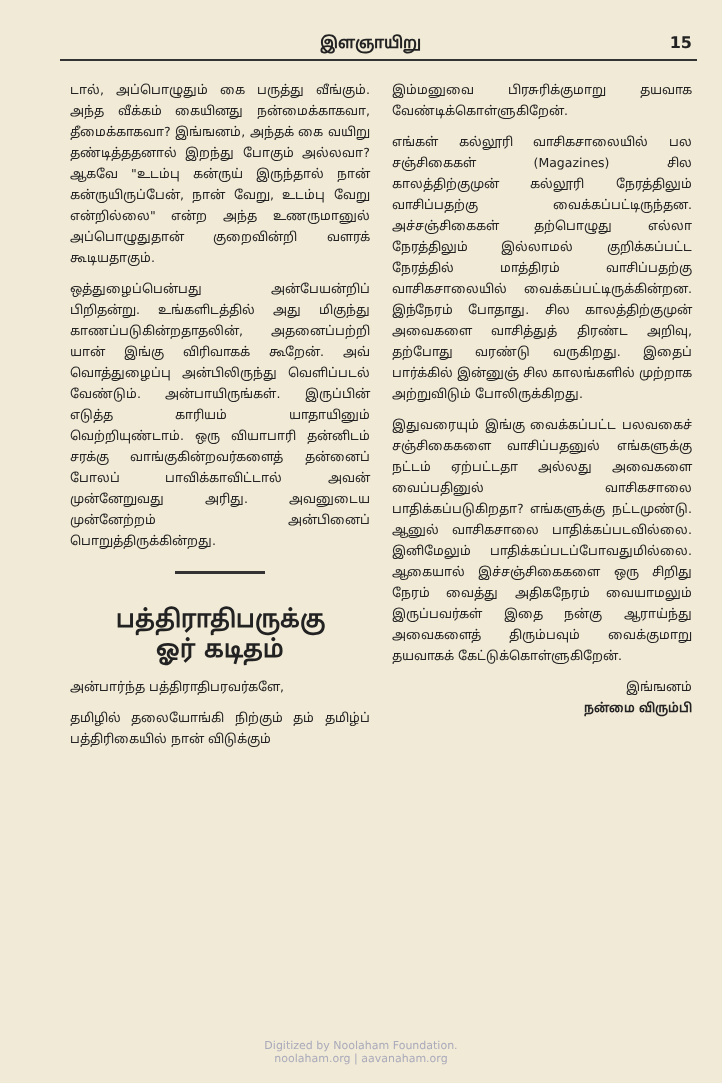இளஞாயிறு 15
டால், அப்பொழுதும் கை பருத்து வீங்கும். அந்த வீக்கம் கையினது நன்மைக்காகவா, தீமைக்காகவா? இங்ஙனம், அந்தக் கை வயிறு தண்டித்ததனால் இறந்து போகும் அல்லவா? ஆகவே "உடம்பு கன்ருய் இருந்தால் நான் கன்ருயிருப்பேன், நான் வேறு, உடம்பு வேறு என்றில்லை" என்ற அந்த உணருமானுல் அப்பொழுதுதான் குறைவின்றி வளரக் கூடியதாகும்.
ஒத்துழைப்பென்பது அன்பேயன்றிப் பிறிதன்று. உங்களிடத்தில் அது மிகுந்து காணப்படுகின்றதாதலின், அதனைப்பற்றி யான் இங்கு விரிவாகக் கூறேன். அவ் வொத்துழைப்பு அன்பிலிருந்து வெளிப்படல் வேண்டும். அன்பாயிருங்கள். இருப்பின் எடுத்த காரியம் யாதாயினும் வெற்றியுண்டாம். ஒரு வியாபாரி தன்னிடம் சரக்கு வாங்குகின்றவர்களைத் தன்னைப் போலப் பாவிக்காவிட்டால் அவன் முன்னேறுவது அரிது. அவனுடைய முன்னேற்றம் அன்பினைப் பொறுத்திருக்கின்றது.
பத்திராதிபருக்கு
ஓர் கடிதம்
அன்பார்ந்த பத்திராதிபரவர்களே,
தமிழில் தலையோங்கி நிற்கும் தம் தமிழ்ப் பத்திரிகையில் நான் விடுக்கும்
இம்மனுவை பிரசுரிக்குமாறு தயவாக வேண்டிக்கொள்ளுகிறேன்.
எங்கள் கல்லூரி வாசிகசாலையில் பல சஞ்சிகைகள் (Magazines) சில காலத்திற்குமுன் கல்லூரி நேரத்திலும் வாசிப்பதற்கு வைக்கப்பட்டிருந்தன. அச்சஞ்சிகைகள் தற்பொழுது எல்லா நேரத்திலும் இல்லாமல் குறிக்கப்பட்ட நேரத்தில் மாத்திரம் வாசிப்பதற்கு வாசிகசாலையில் வைக்கப்பட்டிருக்கின்றன. இந்நேரம் போதாது. சில காலத்திற்குமுன் அவைகளை வாசித்துத் திரண்ட அறிவு, தற்போது வரண்டு வருகிறது. இதைப் பார்க்கில் இன்னுஞ் சில காலங்களில் முற்றாக அற்றுவிடும் போலிருக்கிறது.
இதுவரையும் இங்கு வைக்கப்பட்ட பலவகைச் சஞ்சிகைகளை வாசிப்பதனுல் எங்களுக்கு நட்டம் ஏற்பட்டதா அல்லது அவைகளை வைப்பதினுல் வாசிகசாலை பாதிக்கப்படுகிறதா? எங்களுக்கு நட்டமுண்டு. ஆனுல் வாசிகசாலை பாதிக்கப்படவில்லை. இனிமேலும் பாதிக்கப்படப்போவதுமில்லை. ஆகையால் இச்சஞ்சிகைகளை ஒரு சிறிது நேரம் வைத்து அதிகநேரம் வையாமலும் இருப்பவர்கள் இதை நன்கு ஆராய்ந்து அவைகளைத் திரும்பவும் வைக்குமாறு தயவாகக் கேட்டுக்கொள்ளுகிறேன்.
இங்ஙனம்
நன்மை விரும்பி
Digitized by Noolaham Foundation.
noolaham.org | aavanaham.org